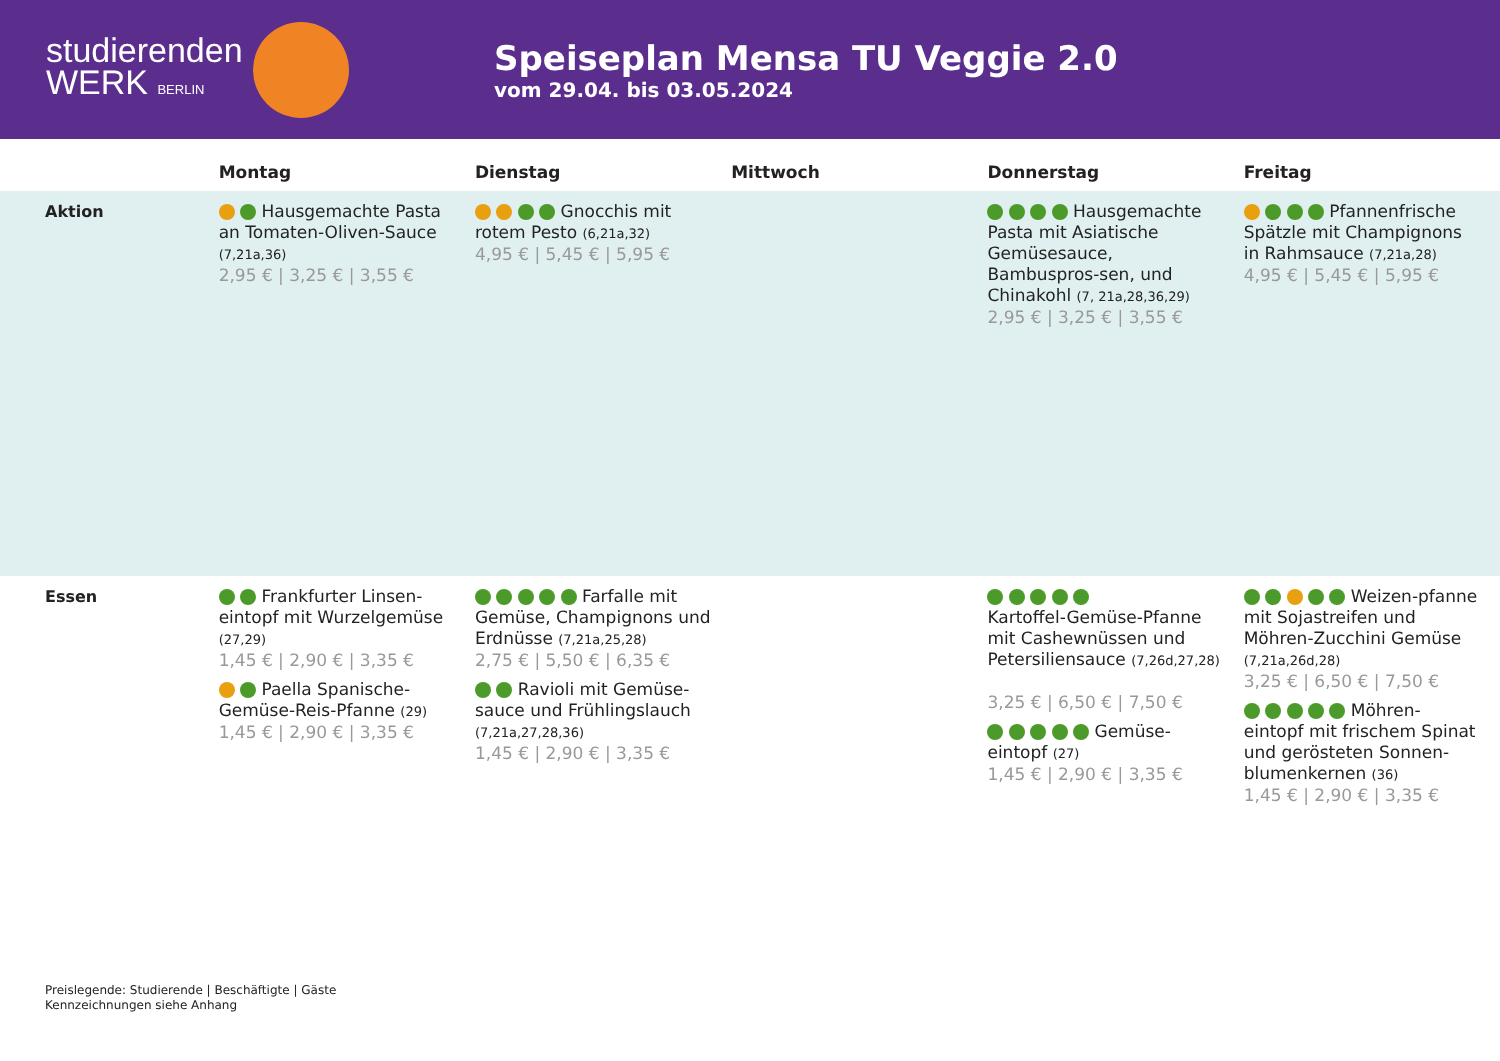studierenden
WERK BERLIN
Speiseplan Mensa TU Veggie 2.0
vom 29.04. bis 03.05.2024
| | Montag | Dienstag | Mittwoch | Donnerstag | Freitag |
| --- | --- | --- | --- | --- | --- |
| Aktion | Hausgemachte Pasta an Tomaten-Oliven-Sauce (7,21a,36) 2,95 € / 3,25 € / 3,55 € | Gnocchis mit rotem Pesto (6,21a,32) 4,95 € / 5,45 € / 5,95 € | | Hausgemachte Pasta mit Asiatische Gemüsesauce, Bambuspros-sen, und Chinakohl (7, 21a,28,36,29) 2,95 € / 3,25 € / 3,55 € | Pfannenfrische Spätzle mit Champignons in Rahmsauce (7,21a,28) 4,95 € / 5,45 € / 5,95 € |
| Essen | Frankfurter Linsen-eintopf mit Wurzelgemüse (27,29) 1,45 € / 2,90 € / 3,35 € Paella Spanische-Gemüse-Reis-Pfanne (29) 1,45 € / 2,90 € / 3,35 € | Farfalle mit Gemüse, Champignons und Erdnüsse (7,21a,25,28) 2,75 € / 5,50 € / 6,35 € Ravioli mit Gemüse-sauce und Frühlingslauch (7,21a,27,28,36) 1,45 € / 2,90 € / 3,35 € | | Kartoffel-Gemüse-Pfanne mit Cashewnüssen und Petersiliensauce (7,26d,27,28) 3,25 € / 6,50 € / 7,50 € Gemüse-eintopf (27) 1,45 € / 2,90 € / 3,35 € | Weizen-pfanne mit Sojastreifen und Möhren-Zucchini Gemüse (7,21a,26d,28) 3,25 € / 6,50 € / 7,50 € Möhren-eintopf mit frischem Spinat und gerösteten Sonnen-blumenkernen (36) 1,45 € / 2,90 € / 3,35 € |
Preislegende: Studierende | Beschäftigte | Gäste
Kennzeichnungen siehe Anhang